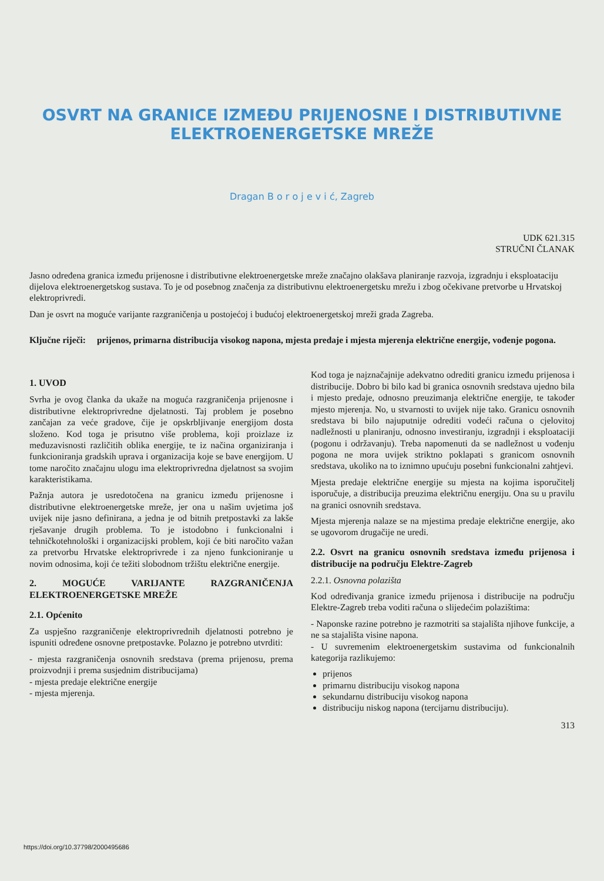OSVRT NA GRANICE IZMEĐU PRIJENOSNE I DISTRIBUTIVNE ELEKTROENERGETSKE MREŽE
Dragan B o r o j e v i ć, Zagreb
UDK 621.315
STRUČNI ČLANAK
Jasno određena granica između prijenosne i distributivne elektroenergetske mreže značajno olakšava planiranje razvoja, izgradnju i eksploataciju dijelova elektroenergetskog sustava. To je od posebnog značenja za distributivnu elektroenergetsku mrežu i zbog očekivane pretvorbe u Hrvatskoj elektroprivredi.
Dan je osvrt na moguće varijante razgraničenja u postojećoj i budućoj elektroenergetskoj mreži grada Zagreba.
Ključne riječi: prijenos, primarna distribucija visokog napona, mjesta predaje i mjesta mjerenja električne energije, vođenje pogona.
1. UVOD
Svrha je ovog članka da ukaže na moguća razgraničenja prijenosne i distributivne elektroprivredne djelatnosti. Taj problem je posebno zančajan za veće gradove, čije je opskrbljivanje energijom dosta složeno. Kod toga je prisutno više problema, koji proizlaze iz međuzavisnosti različitih oblika energije, te iz načina organiziranja i funkcioniranja gradskih uprava i organizacija koje se bave energijom. U tome naročito značajnu ulogu ima elektroprivredna djelatnost sa svojim karakteristikama.
Pažnja autora je usredotočena na granicu između prijenosne i distributivne elektroenergetske mreže, jer ona u našim uvjetima još uvijek nije jasno definirana, a jedna je od bitnih pretpostavki za lakše rješavanje drugih problema. To je istodobno i funkcionalni i tehničkotehnološki i organizacijski problem, koji će biti naročito važan za pretvorbu Hrvatske elektroprivrede i za njeno funkcioniranje u novim odnosima, koji će težiti slobodnom tržištu električne energije.
2. MOGUĆE VARIJANTE RAZGRANIČENJA ELEKTROENERGETSKE MREŽE
2.1. Općenito
Za uspješno razgraničenje elektroprivrednih djelatnosti potrebno je ispuniti određene osnovne pretpostavke. Polazno je potrebno utvrditi:
- mjesta razgraničenja osnovnih sredstava (prema prijenosu, prema proizvodnji i prema susjednim distribucijama)
- mjesta predaje električne energije
- mjesta mjerenja.
Kod toga je najznačajnije adekvatno odrediti granicu između prijenosa i distribucije. Dobro bi bilo kad bi granica osnovnih sredstava ujedno bila i mjesto predaje, odnosno preuzimanja električne energije, te također mjesto mjerenja. No, u stvarnosti to uvijek nije tako. Granicu osnovnih sredstava bi bilo najuputnije odrediti vodeći računa o cjelovitoj nadležnosti u planiranju, odnosno investiranju, izgradnji i eksploataciji (pogonu i održavanju). Treba napomenuti da se nadležnost u vođenju pogona ne mora uvijek striktno poklapati s granicom osnovnih sredstava, ukoliko na to iznimno upućuju posebni funkcionalni zahtjevi.
Mjesta predaje električne energije su mjesta na kojima isporučitelj isporučuje, a distribucija preuzima električnu energiju. Ona su u pravilu na granici osnovnih sredstava.
Mjesta mjerenja nalaze se na mjestima predaje električne energije, ako se ugovorom drugačije ne uredi.
2.2. Osvrt na granicu osnovnih sredstava između prijenosa i distribucije na području Elektre-Zagreb
2.2.1. Osnovna polazišta
Kod određivanja granice između prijenosa i distribucije na području Elektre-Zagreb treba voditi računa o slijedećim polazištima:
- Naponske razine potrebno je razmotriti sa stajališta njihove funkcije, a ne sa stajališta visine napona.
- U suvremenim elektroenergetskim sustavima od funkcionalnih kategorija razlikujemo:
prijenos
primarnu distribuciju visokog napona
sekundarnu distribuciju visokog napona
distribuciju niskog napona (tercijarnu distribuciju).
313
https://doi.org/10.37798/2000495686